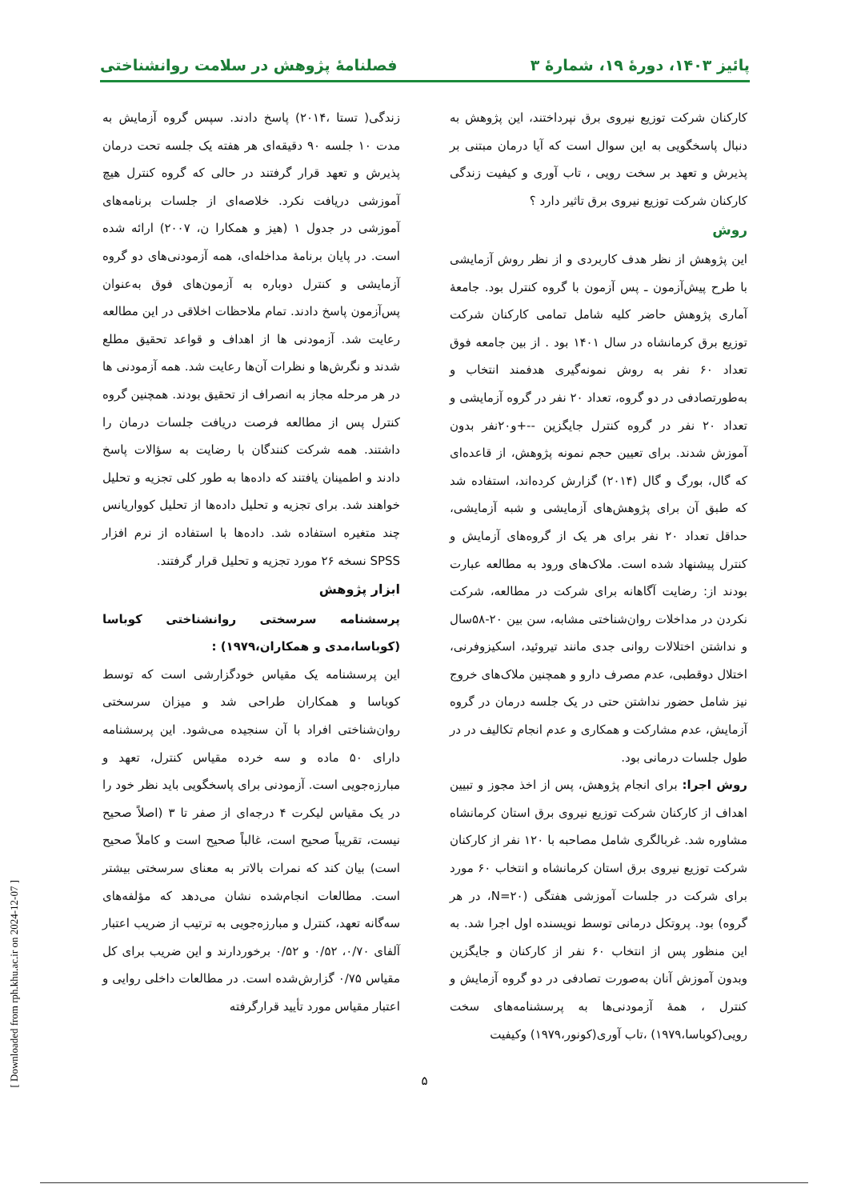پائیز ۱۴۰۳، دورۀ ۱۹، شمارۀ ۳ فصلنامۀ پژوهش در سلامت روانشناختی
کارکنان شرکت توزیع نیروی برق نپرداختند، این پژوهش به دنبال پاسخگویی به این سوال است که آیا درمان مبتنی بر پذیرش و تعهد بر سخت رویی ، تاب آوری و کیفیت زندگی کارکنان شرکت توزیع نیروی برق تاثیر دارد ؟
روش
این پژوهش از نظر هدف کاربردی و از نظر روش آزمایشی با طرح پیش‌آزمون ـ پس آزمون با گروه کنترل بود. جامعهٔ آماری پژوهش حاضر کلیه شامل تمامی کارکنان شرکت توزیع برق کرمانشاه در سال ۱۴۰۱ بود . از بین جامعه فوق تعداد ۶۰ نفر به روش نمونه‌گیری هدفمند انتخاب و به‌طورتصادفی در دو گروه، تعداد ۲۰ نفر در گروه آزمایشی و تعداد ۲۰ نفر در گروه کنترل جایگزین --+و۲۰نفر بدون آموزش شدند. برای تعیین حجم نمونه پژوهش، از قاعده‌ای که گال، بورگ و گال (۲۰۱۴) گزارش کرده‌اند، استفاده شد که طبق آن برای پژوهش‌های آزمایشی و شبه آزمایشی، حداقل تعداد ۲۰ نفر برای هر یک از گروه‌های آزمایش و کنترل پیشنهاد شده است. ملاک‌های ورود به مطالعه عبارت بودند از: رضایت آگاهانه برای شرکت در مطالعه، شرکت نکردن در مداخلات روان‌شناختی مشابه، سن بین ۲۰-۵۸سال و نداشتن اختلالات روانی جدی مانند تیروئید، اسکیزوفرنی، اختلال دوقطبی، عدم مصرف دارو و همچنین ملاک‌های خروج نیز شامل حضور نداشتن حتی در یک جلسه درمان در گروه آزمایش، عدم مشارکت و همکاری و عدم انجام تکالیف در در طول جلسات درمانی بود.
روش اجرا: برای انجام پژوهش، پس از اخذ مجوز و تبیین اهداف از کارکنان شرکت توزیع نیروی برق استان کرمانشاه مشاوره شد. غربالگری شامل مصاحبه با ۱۲۰ نفر از کارکنان شرکت توزیع نیروی برق استان کرمانشاه و انتخاب ۶۰ مورد برای شرکت در جلسات آموزشی هفتگی (N=۲۰، در هر گروه) بود. پروتکل درمانی توسط نویسنده اول اجرا شد. به این منظور پس از انتخاب ۶۰ نفر از کارکنان و جایگزین وبدون آموزش آنان به‌صورت تصادفی در دو گروه آزمایش و کنترل ، همهٔ آزمودنی‌ها به پرسشنامه‌های سخت رویی(کوباسا،۱۹۷۹) ،تاب آوری(کونور،۱۹۷۹) وکیفیت
زندگی( تستا ،۲۰۱۴) پاسخ دادند. سپس گروه آزمایش به مدت ۱۰ جلسه ۹۰ دقیقه‌ای هر هفته یک جلسه تحت درمان پذیرش و تعهد قرار گرفتند در حالی که گروه کنترل هیچ آموزشی دریافت نکرد. خلاصه‌ای از جلسات برنامه‌های آموزشی در جدول ۱ (هیز و همکارا ن، ۲۰۰۷) ارائه شده است. در پایان برنامهٔ مداخله‌ای، همه آزمودنی‌های دو گروه آزمایشی و کنترل دوباره به آزمون‌های فوق به‌عنوان پس‌آزمون پاسخ دادند. تمام ملاحظات اخلاقی در این مطالعه رعایت شد. آزمودنی ها از اهداف و قواعد تحقیق مطلع شدند و نگرش‌ها و نظرات آن‌ها رعایت شد. همه آزمودنی ها در هر مرحله مجاز به انصراف از تحقیق بودند. همچنین گروه کنترل پس از مطالعه فرصت دریافت جلسات درمان را داشتند. همه شرکت کنندگان با رضایت به سؤالات پاسخ دادند و اطمینان یافتند که داده‌ها به طور کلی تجزیه و تحلیل خواهند شد. برای تجزیه و تحلیل داده‌ها از تحلیل کوواریانس چند متغیره استفاده شد. داده‌ها با استفاده از نرم افزار SPSS نسخه ۲۶ مورد تجزیه و تحلیل قرار گرفتند.
ابزار پژوهش
پرسشنامه سرسختی روانشناختی کوباسا (کوباسا،مدی و همکاران،۱۹۷۹) :
این پرسشنامه یک مقیاس خودگزارشی است که توسط کوباسا و همکاران طراحی شد و میزان سرسختی روان‌شناختی افراد با آن سنجیده می‌شود. این پرسشنامه دارای ۵۰ ماده و سه خرده مقیاس کنترل، تعهد و مبارزه‌جویی است. آزمودنی برای پاسخگویی باید نظر خود را در یک مقیاس لیکرت ۴ درجه‌ای از صفر تا ۳ (اصلاً صحیح نیست، تقریباً صحیح است، غالباً صحیح است و کاملاً صحیح است) بیان کند که نمرات بالاتر به معنای سرسختی بیشتر است. مطالعات انجام‌شده نشان می‌دهد که مؤلفه‌های سه‌گانه تعهد، کنترل و مبارزه‌جویی به ترتیب از ضریب اعتبار آلفای ۰/۷۰، ۰/۵۲ و ۰/۵۲ برخوردارند و این ضریب برای کل مقیاس ۰/۷۵ گزارش‌شده است. در مطالعات داخلی روایی و اعتبار مقیاس مورد تأیید قرارگرفته
۵
[ Downloaded from rph.khu.ac.ir on 2024-12-07 ]